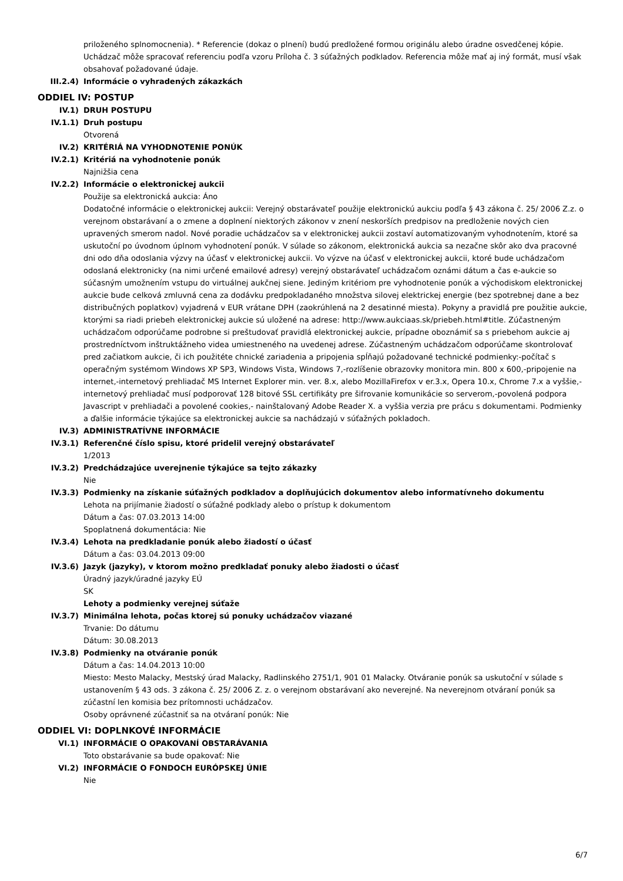priloženého splnomocnenia). * Referencie (dokaz o plnení) budú predložené formou originálu alebo úradne osvedčenej kópie. Uchádzač môže spracovať referenciu podľa vzoru Príloha č. 3 súťažných podkladov. Referencia môže mať aj iný formát, musí však obsahovať požadované údaje.
III.2.4) Informácie o vyhradených zákazkách
ODDIEL IV: POSTUP
IV.1) DRUH POSTUPU
IV.1.1) Druh postupu
Otvorená
IV.2) KRITÉRIÁ NA VYHODNOTENIE PONÚK
IV.2.1) Kritériá na vyhodnotenie ponúk
Najnižšia cena
IV.2.2) Informácie o elektronickej aukcii
Použije sa elektronická aukcia: Áno
Dodatočné informácie o elektronickej aukcii: Verejný obstarávateľ použije elektronickú aukciu podľa § 43 zákona č. 25/ 2006 Z.z. o verejnom obstarávaní a o zmene a doplnení niektorých zákonov v znení neskorších predpisov na predloženie nových cien upravených smerom nadol. Nové poradie uchádzačov sa v elektronickej aukcii zostaví automatizovaným vyhodnotením, ktoré sa uskutoční po úvodnom úplnom vyhodnotení ponúk. V súlade so zákonom, elektronická aukcia sa nezačne skôr ako dva pracovné dni odo dňa odoslania výzvy na účasť v elektronickej aukcii. Vo výzve na účasť v elektronickej aukcii, ktoré bude uchádzačom odoslaná elektronicky (na nimi určené emailové adresy) verejný obstarávateľ uchádzačom oznámi dátum a čas e-aukcie so súčasným umožnením vstupu do virtuálnej aukčnej siene. Jediným kritériom pre vyhodnotenie ponúk a východiskom elektronickej aukcie bude celková zmluvná cena za dodávku predpokladaného množstva silovej elektrickej energie (bez spotrebnej dane a bez distribučných poplatkov) vyjadrená v EUR vrátane DPH (zaokrúhlená na 2 desatinné miesta). Pokyny a pravidlá pre použitie aukcie, ktorými sa riadi priebeh elektronickej aukcie sú uložené na adrese: http://www.aukciaas.sk/priebeh.html#title. Zúčastneným uchádzačom odporúčame podrobne si preštudovať pravidlá elektronickej aukcie, prípadne oboznámiť sa s priebehom aukcie aj prostredníctvom inštruktážneho videa umiestneného na uvedenej adrese. Zúčastneným uchádzačom odporúčame skontrolovať pred začiatkom aukcie, či ich použitéte chnické zariadenia a pripojenia spĺňajú požadované technické podmienky:-počítač s operačným systémom Windows XP SP3, Windows Vista, Windows 7,-rozlíšenie obrazovky monitora min. 800 x 600,-pripojenie na internet,-internetový prehliadač MS Internet Explorer min. ver. 8.x, alebo MozillaFirefox v er.3.x, Opera 10.x, Chrome 7.x a vyššie,-internetový prehliadač musí podporovať 128 bitové SSL certifikáty pre šifrovanie komunikácie so serverom,-povolená podpora Javascript v prehliadači a povolené cookies,- nainštalovaný Adobe Reader X. a vyššia verzia pre prácu s dokumentami. Podmienky a ďalšie informácie týkajúce sa elektronickej aukcie sa nachádzajú v súťažných pokladoch.
IV.3) ADMINISTRATÍVNE INFORMÁCIE
IV.3.1) Referenčné číslo spisu, ktoré pridelil verejný obstarávateľ
1/2013
IV.3.2) Predchádzajúce uverejnenie týkajúce sa tejto zákazky
Nie
IV.3.3) Podmienky na získanie súťažných podkladov a doplňujúcich dokumentov alebo informatívneho dokumentu
Lehota na prijímanie žiadostí o súťažné podklady alebo o prístup k dokumentom
Dátum a čas: 07.03.2013 14:00
Spoplatnená dokumentácia: Nie
IV.3.4) Lehota na predkladanie ponúk alebo žiadostí o účasť
Dátum a čas: 03.04.2013 09:00
IV.3.6) Jazyk (jazyky), v ktorom možno predkladať ponuky alebo žiadosti o účasť
Úradný jazyk/úradné jazyky EÚ
SK
Lehoty a podmienky verejnej súťaže
IV.3.7) Minimálna lehota, počas ktorej sú ponuky uchádzačov viazané
Trvanie: Do dátumu
Dátum: 30.08.2013
IV.3.8) Podmienky na otváranie ponúk
Dátum a čas: 14.04.2013 10:00
Miesto: Mesto Malacky, Mestský úrad Malacky, Radlinského 2751/1, 901 01 Malacky. Otváranie ponúk sa uskutoční v súlade s ustanovením § 43 ods. 3 zákona č. 25/ 2006 Z. z. o verejnom obstarávaní ako neverejné. Na neverejnom otváraní ponúk sa zúčastní len komisia bez prítomnosti uchádzačov.
Osoby oprávnené zúčastniť sa na otváraní ponúk: Nie
ODDIEL VI: DOPLNKOVÉ INFORMÁCIE
VI.1) INFORMÁCIE O OPAKOVANÍ OBSTARÁVANIA
Toto obstarávanie sa bude opakovať: Nie
VI.2) INFORMÁCIE O FONDOCH EURÓPSKEJ ÚNIE
Nie
6/7